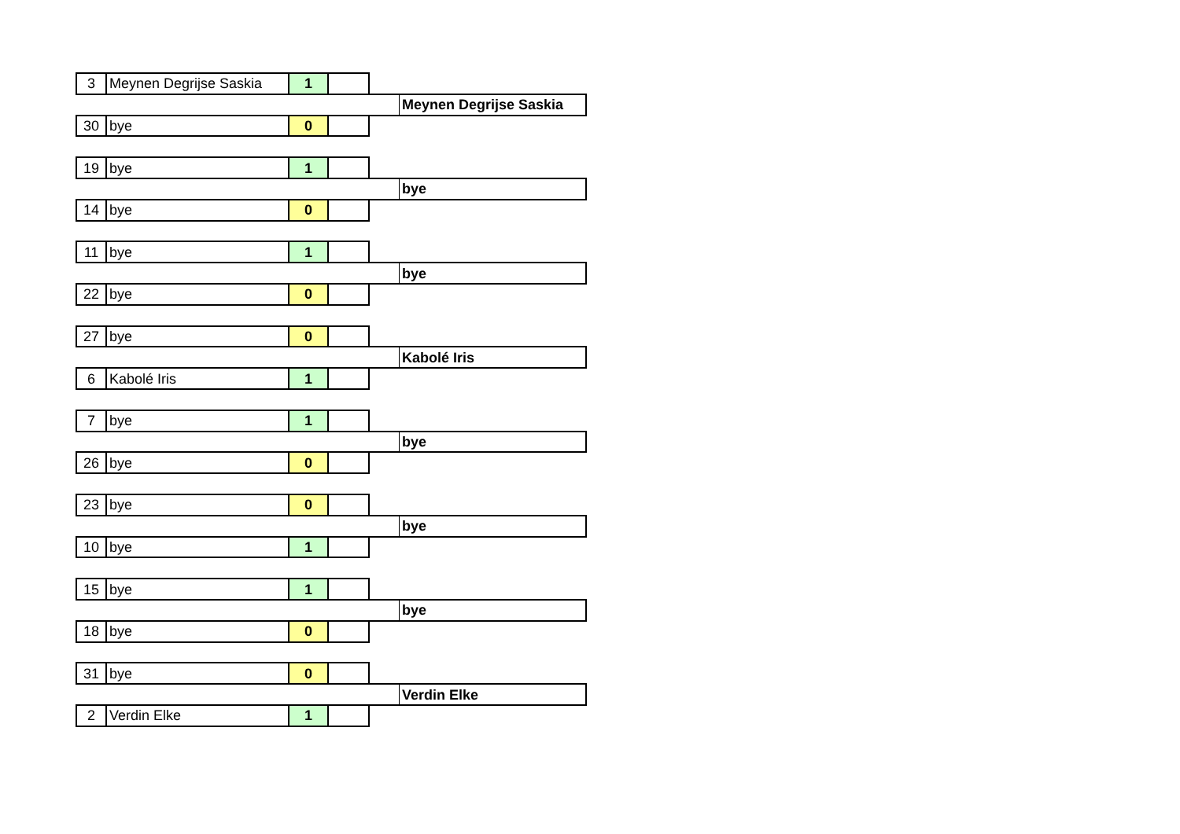| 3 | Meynen Degrijse Saskia | 1 | | | |
| | | | | | Meynen Degrijse Saskia |
| 30 | bye | 0 | | | |
| 19 | bye | 1 | | | |
| | | | | | bye |
| 14 | bye | 0 | | | |
| 11 | bye | 1 | | | |
| | | | | | bye |
| 22 | bye | 0 | | | |
| 27 | bye | 0 | | | |
| | | | | | Kabolé Iris |
| 6 | Kabolé Iris | 1 | | | |
| 7 | bye | 1 | | | |
| | | | | | bye |
| 26 | bye | 0 | | | |
| 23 | bye | 0 | | | |
| | | | | | bye |
| 10 | bye | 1 | | | |
| 15 | bye | 1 | | | |
| | | | | | bye |
| 18 | bye | 0 | | | |
| 31 | bye | 0 | | | |
| | | | | | Verdin Elke |
| 2 | Verdin Elke | 1 | | | |